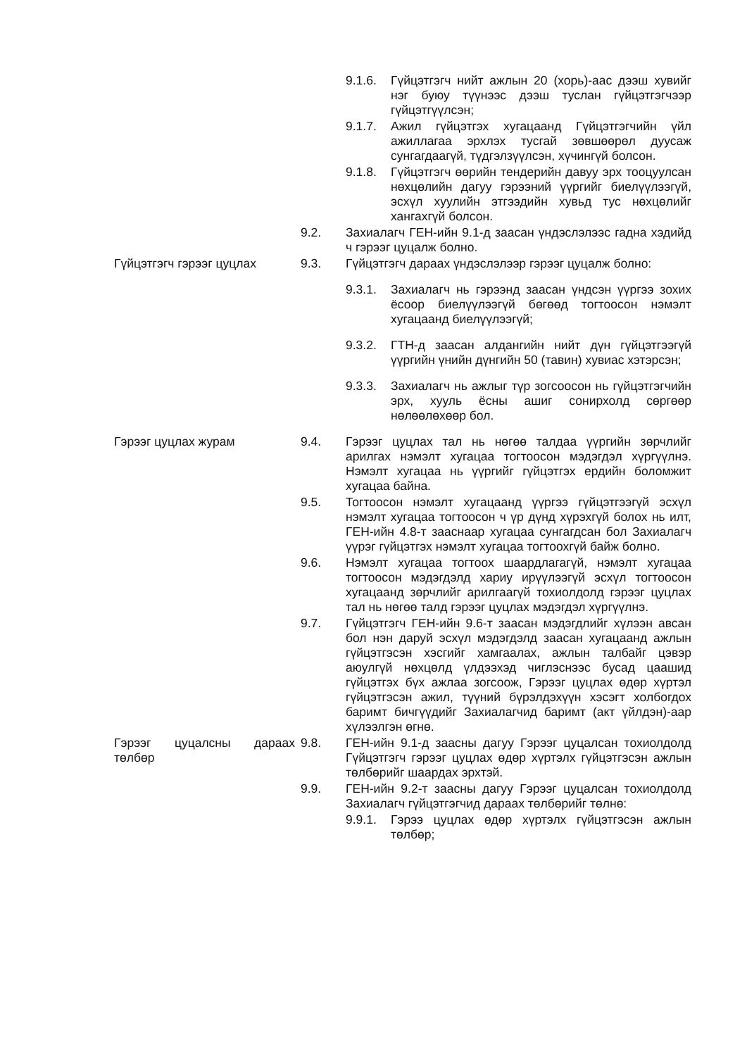9.1.6. Гүйцэтгэгч нийт ажлын 20 (хорь)-аас дээш хувийг нэг буюу түүнээс дээш туслан гүйцэтгэгчээр гүйцэтгүүлсэн;
9.1.7. Ажил гүйцэтгэх хугацаанд Гүйцэтгэгчийн үйл ажиллагаа эрхлэх тусгай зөвшөөрөл дуусаж сунгагдаагүй, түдгэлзүүлсэн, хүчингүй болсон.
9.1.8. Гүйцэтгэгч өөрийн тендерийн давуу эрх тооцуулсан нөхцөлийн дагуу гэрээний үүргийг биелүүлээгүй, эсхүл хуулийн этгээдийн хувьд тус нөхцөлийг хангахгүй болсон.
9.2. Захиалагч ГЕН-ийн 9.1-д заасан үндэслэлээс гадна хэдийд ч гэрээг цуцалж болно.
Гүйцэтгэгч гэрээг цуцлах 9.3. Гүйцэтгэгч дараах үндэслэлээр гэрээг цуцалж болно:
9.3.1. Захиалагч нь гэрээнд заасан үндсэн үүргээ зохих ёсоор биелүүлээгүй бөгөөд тогтоосон нэмэлт хугацаанд биелүүлээгүй;
9.3.2. ГТН-д заасан алдангийн нийт дүн гүйцэтгээгүй үүргийн үнийн дүнгийн 50 (тавин) хувиас хэтэрсэн;
9.3.3. Захиалагч нь ажлыг түр зогсоосон нь гүйцэтгэгчийн эрх, хууль ёсны ашиг сонирхолд сөргөөр нөлөөлөхөөр бол.
Гэрээг цуцлах журам 9.4. Гэрээг цуцлах тал нь нөгөө талдаа үүргийн зөрчлийг арилгах нэмэлт хугацаа тогтоосон мэдэгдэл хүргүүлнэ. Нэмэлт хугацаа нь үүргийг гүйцэтгэх ердийн боломжит хугацаа байна.
9.5. Тогтоосон нэмэлт хугацаанд үүргээ гүйцэтгээгүй эсхүл нэмэлт хугацаа тогтоосон ч үр дүнд хүрэхгүй болох нь илт, ГЕН-ийн 4.8-т зааснаар хугацаа сунгагдсан бол Захиалагч үүрэг гүйцэтгэх нэмэлт хугацаа тогтоохгүй байж болно.
9.6. Нэмэлт хугацаа тогтоох шаардлагагүй, нэмэлт хугацаа тогтоосон мэдэгдэлд хариу ирүүлээгүй эсхүл тогтоосон хугацаанд зөрчлийг арилгаагүй тохиолдолд гэрээг цуцлах тал нь нөгөө талд гэрээг цуцлах мэдэгдэл хүргүүлнэ.
9.7. Гүйцэтгэгч ГЕН-ийн 9.6-т заасан мэдэгдлийг хүлээн авсан бол нэн даруй эсхүл мэдэгдэлд заасан хугацаанд ажлын гүйцэтгэсэн хэсгийг хамгаалах, ажлын талбайг цэвэр аюулгүй нөхцөлд үлдээхэд чиглэснээс бусад цаашид гүйцэтгэх бүх ажлаа зогсоож, Гэрээг цуцлах өдөр хүртэл гүйцэтгэсэн ажил, түүний бүрэлдэхүүн хэсэгт холбогдох баримт бичгүүдийг Захиалагчид баримт (акт үйлдэн)-аар хүлээлгэн өгнө.
Гэрээг цуцалсны дараах төлбөр
9.8. ГЕН-ийн 9.1-д заасны дагуу Гэрээг цуцалсан тохиолдолд Гүйцэтгэгч гэрээг цуцлах өдөр хүртэлх гүйцэтгэсэн ажлын төлбөрийг шаардах эрхтэй.
9.9. ГЕН-ийн 9.2-т заасны дагуу Гэрээг цуцалсан тохиолдолд Захиалагч гүйцэтгэгчид дараах төлбөрийг төлнө:
9.9.1. Гэрээ цуцлах өдөр хүртэлх гүйцэтгэсэн ажлын төлбөр;